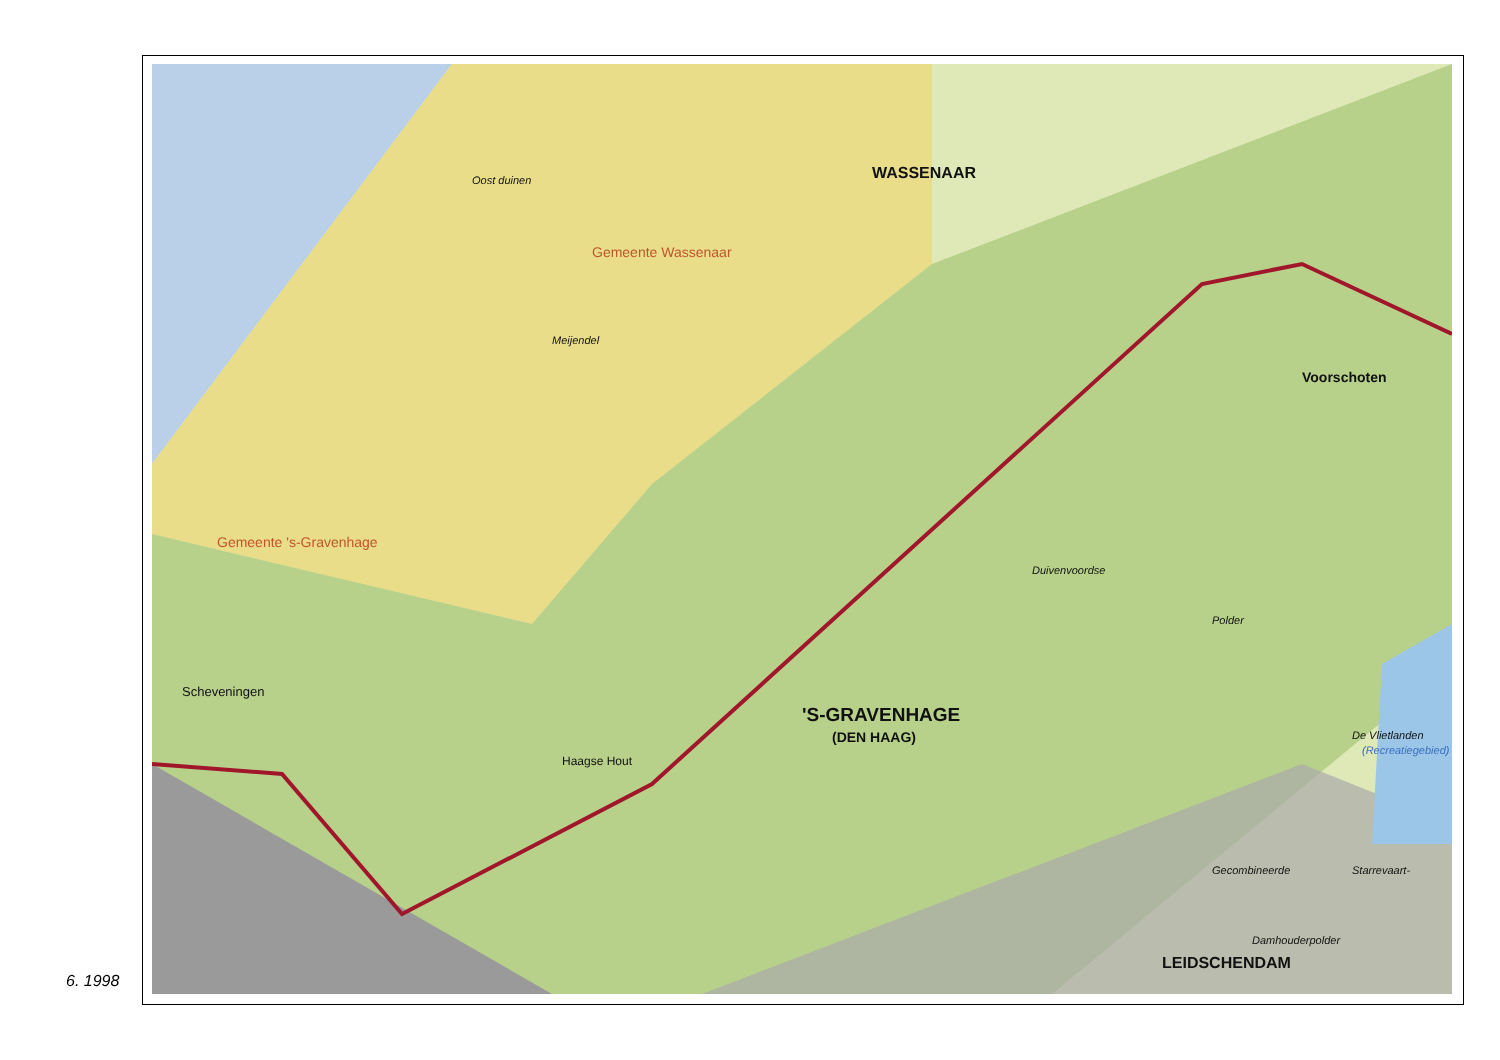WASSENAAR
Voorschoten
'S-GRAVENHAGE
(DEN HAAG)
LEIDSCHENDAM
Scheveningen
Haagse Hout
De Vlietlanden
(Recreatiegebied)
Duivenvoordse
Polder
Gecombineerde Starrevaart-
Damhouderpolder
Oost duinen
Meijendel
Gemeente Wassenaar
Gemeente 's-Gravenhage
6. 1998